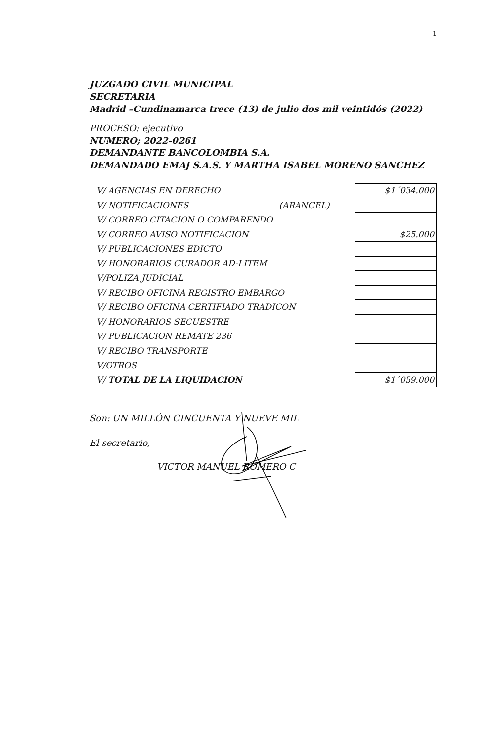1
JUZGADO CIVIL MUNICIPAL
SECRETARIA
Madrid –Cundinamarca trece (13) de julio dos mil veintidós (2022)
PROCESO: ejecutivo
NUMERO; 2022-0261
DEMANDANTE BANCOLOMBIA S.A.
DEMANDADO EMAJ S.A.S. Y MARTHA ISABEL MORENO SANCHEZ
| V/ AGENCIAS EN DERECHO | | $1´034.000 |
| V/ NOTIFICACIONES | (ARANCEL) | |
| V/ CORREO CITACION O COMPARENDO | | |
| V/ CORREO AVISO NOTIFICACION | | $25.000 |
| V/ PUBLICACIONES EDICTO | | |
| V/ HONORARIOS CURADOR AD-LITEM | | |
| V/POLIZA JUDICIAL | | |
| V/ RECIBO OFICINA REGISTRO EMBARGO | | |
| V/ RECIBO OFICINA CERTIFIADO TRADICON | | |
| V/ HONORARIOS SECUESTRE | | |
| V/ PUBLICACION REMATE 236 | | |
| V/ RECIBO TRANSPORTE | | |
| V/OTROS | | |
| V/ TOTAL DE LA LIQUIDACION | | $1´059.000 |
Son: UN MILLÓN CINCUENTA Y NUEVE MIL
El secretario,
VICTOR MANUEL ROMERO C